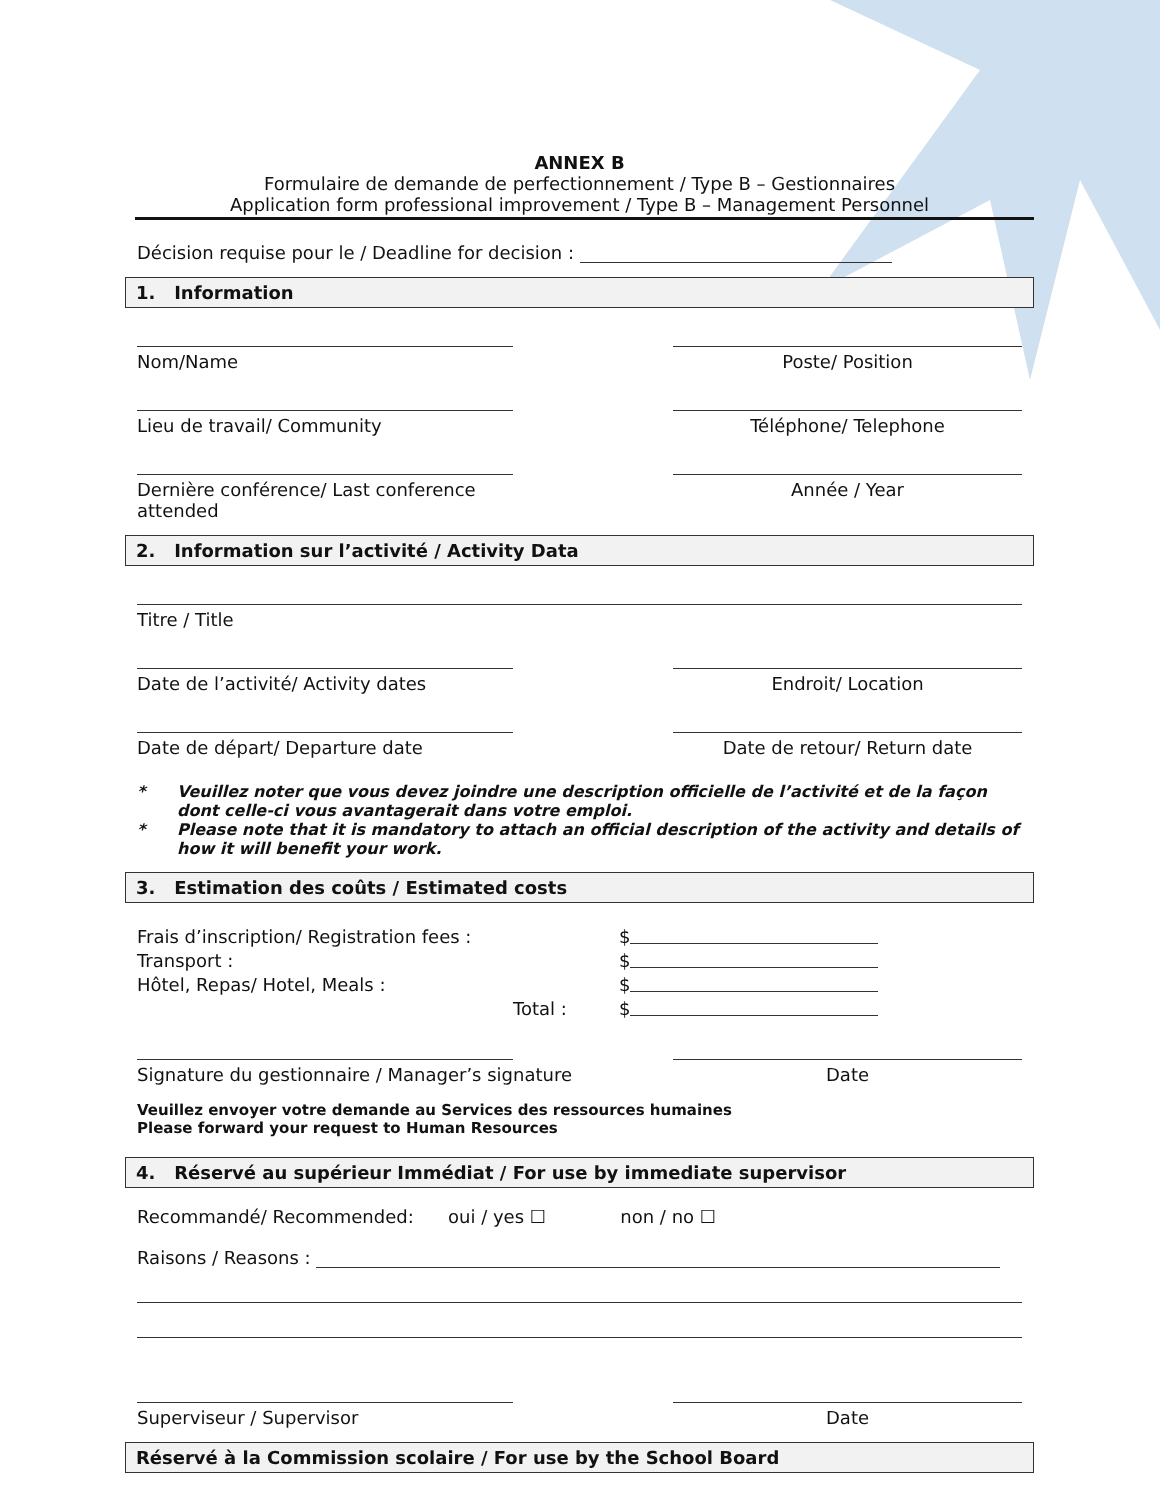ANNEX B
Formulaire de demande de perfectionnement / Type B – Gestionnaires
Application form professional improvement / Type B – Management Personnel
Décision requise pour le / Deadline for decision :
1. Information
Nom/Name Poste/ Position
Lieu de travail/ Community Téléphone/ Telephone
Dernière conférence/ Last conference attended
Année / Year
2. Information sur l’activité / Activity Data
Titre / Title
Date de l’activité/ Activity dates Endroit/ Location
Date de départ/ Departure date Date de retour/ Return date
* Veuillez noter que vous devez joindre une description officielle de l’activité et de la façon dont celle-ci vous avantagerait dans votre emploi.
* Please note that it is mandatory to attach an official description of the activity and details of how it will benefit your work.
3. Estimation des coûts / Estimated costs
Frais d’inscription/ Registration fees :
$
Transport :
$
Hôtel, Repas/ Hotel, Meals :
$
Total :
$
Signature du gestionnaire / Manager’s signature Date
Veuillez envoyer votre demande au Services des ressources humaines
Please forward your request to Human Resources
4. Réservé au supérieur Immédiat / For use by immediate supervisor
Recommandé/ Recommended: oui / yes ☐ non / no ☐
Raisons / Reasons :
Superviseur / Supervisor Date
Réservé à la Commission scolaire / For use by the School Board